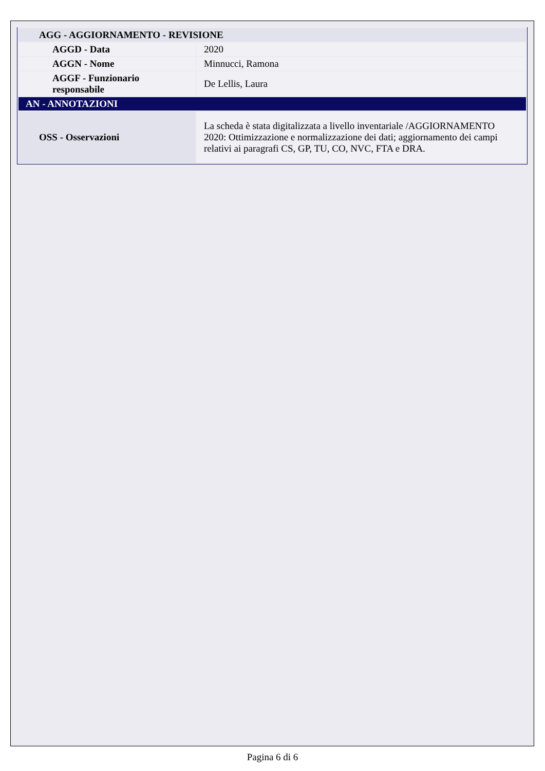| AGG - AGGIORNAMENTO - REVISIONE | |
| AGGD - Data | 2020 |
| AGGN - Nome | Minnucci, Ramona |
| AGGF - Funzionario responsabile | De Lellis, Laura |
| AN - ANNOTAZIONI | |
| OSS - Osservazioni | La scheda è stata digitalizzata a livello inventariale /AGGIORNAMENTO 2020: Ottimizzazione e normalizzazione dei dati; aggiornamento dei campi relativi ai paragrafi CS, GP, TU, CO, NVC, FTA e DRA. |
Pagina 6 di 6